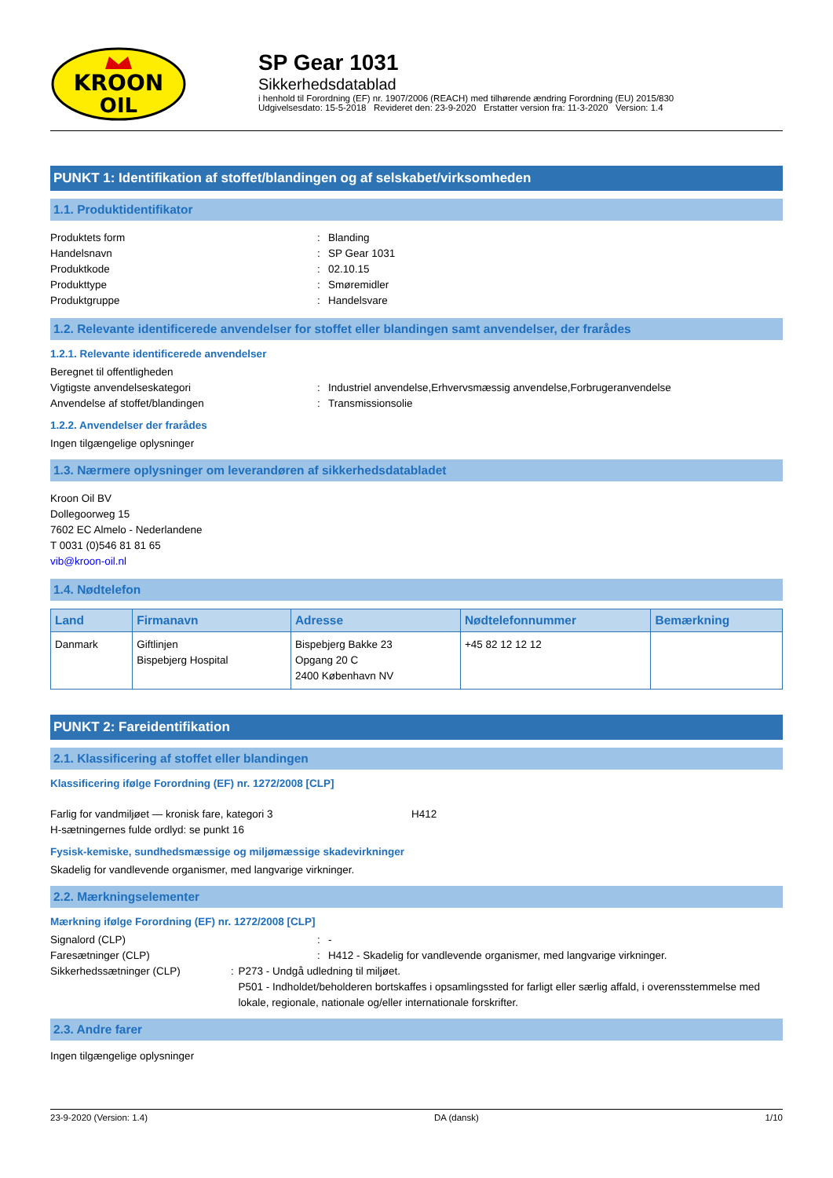KROON
OIL
SP Gear 1031
Sikkerhedsdatablad
i henhold til Forordning (EF) nr. 1907/2006 (REACH) med tilhørende ændring Forordning (EU) 2015/830
Udgivelsesdato: 15-5-2018 Revideret den: 23-9-2020 Erstatter version fra: 11-3-2020 Version: 1.4
PUNKT 1: Identifikation af stoffet/blandingen og af selskabet/virksomheden
1.1. Produktidentifikator
Produktets form: Blanding
Handelsnavn: SP Gear 1031
Produktkode: 02.10.15
Produkttype: Smøremidler
Produktgruppe: Handelsvare
1.2. Relevante identificerede anvendelser for stoffet eller blandingen samt anvendelser, der frarådes
1.2.1. Relevante identificerede anvendelser
Beregnet til offentligheden
Vigtigste anvendelseskategori: Industriel anvendelse,Erhvervsmæssig anvendelse,Forbrugeranvendelse
Anvendelse af stoffet/blandingen: Transmissionsolie
1.2.2. Anvendelser der frarådes
Ingen tilgængelige oplysninger
1.3. Nærmere oplysninger om leverandøren af sikkerhedsdatabladet
Kroon Oil BV
Dollegoorweg 15
7602 EC Almelo - Nederlandene
T 0031 (0)546 81 81 65
vib@kroon-oil.nl
1.4. Nødtelefon
| Land | Firmanavn | Adresse | Nødtelefonnummer | Bemærkning |
| --- | --- | --- | --- | --- |
| Danmark | Giftlinjen Bispebjerg Hospital | Bispebjerg Bakke 23 Opgang 20 C 2400 København NV | +45 82 12 12 12 | |
PUNKT 2: Fareidentifikation
2.1. Klassificering af stoffet eller blandingen
Klassificering ifølge Forordning (EF) nr. 1272/2008 [CLP]
Farlig for vandmiljøet — kronisk fare, kategori 3 H412
H-sætningernes fulde ordlyd: se punkt 16
Fysisk-kemiske, sundhedsmæssige og miljømæssige skadevirkninger
Skadelig for vandlevende organismer, med langvarige virkninger.
2.2. Mærkningselementer
Mærkning ifølge Forordning (EF) nr. 1272/2008 [CLP]
Signalord (CLP): -
Faresætninger (CLP): H412 - Skadelig for vandlevende organismer, med langvarige virkninger.
Sikkerhedssætninger (CLP): P273 - Undgå udledning til miljøet.
P501 - Indholdet/beholderen bortskaffes i opsamlingssted for farligt eller særlig affald, i overensstemmelse med lokale, regionale, nationale og/eller internationale forskrifter.
2.3. Andre farer
Ingen tilgængelige oplysninger
23-9-2020 (Version: 1.4) DA (dansk) 1/10